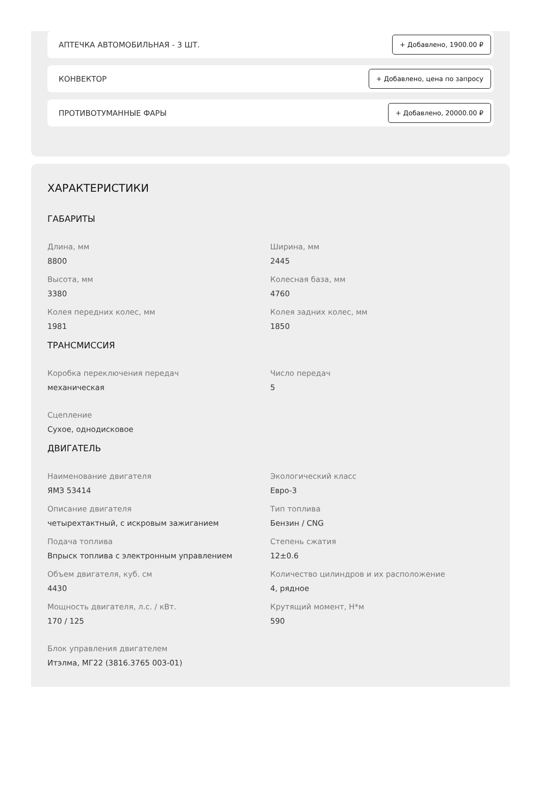АПТЕЧКА АВТОМОБИЛЬНАЯ - 3 ШТ. + Добавлено, 1900.00 ₽
КОНВЕКТОР + Добавлено, цена по запросу
ПРОТИВОТУМАННЫЕ ФАРЫ + Добавлено, 20000.00 ₽
ХАРАКТЕРИСТИКИ
ГАБАРИТЫ
Длина, мм
8800
Ширина, мм
2445
Высота, мм
3380
Колесная база, мм
4760
Колея передних колес, мм
1981
Колея задних колес, мм
1850
ТРАНСМИССИЯ
Коробка переключения передач
механическая
Число передач
5
Сцепление
Сухое, однодисковое
ДВИГАТЕЛЬ
Наименование двигателя
ЯМЗ 53414
Экологический класс
Евро-3
Описание двигателя
четырехтактный, с искровым зажиганием
Тип топлива
Бензин / CNG
Подача топлива
Впрыск топлива с электронным управлением
Степень сжатия
12±0.6
Объем двигателя, куб. см
4430
Количество цилиндров и их расположение
4, рядное
Мощность двигателя, л.с. / кВт.
170 / 125
Крутящий момент, Н*м
590
Блок управления двигателем
Итэлма, МГ22 (3816.3765 003-01)